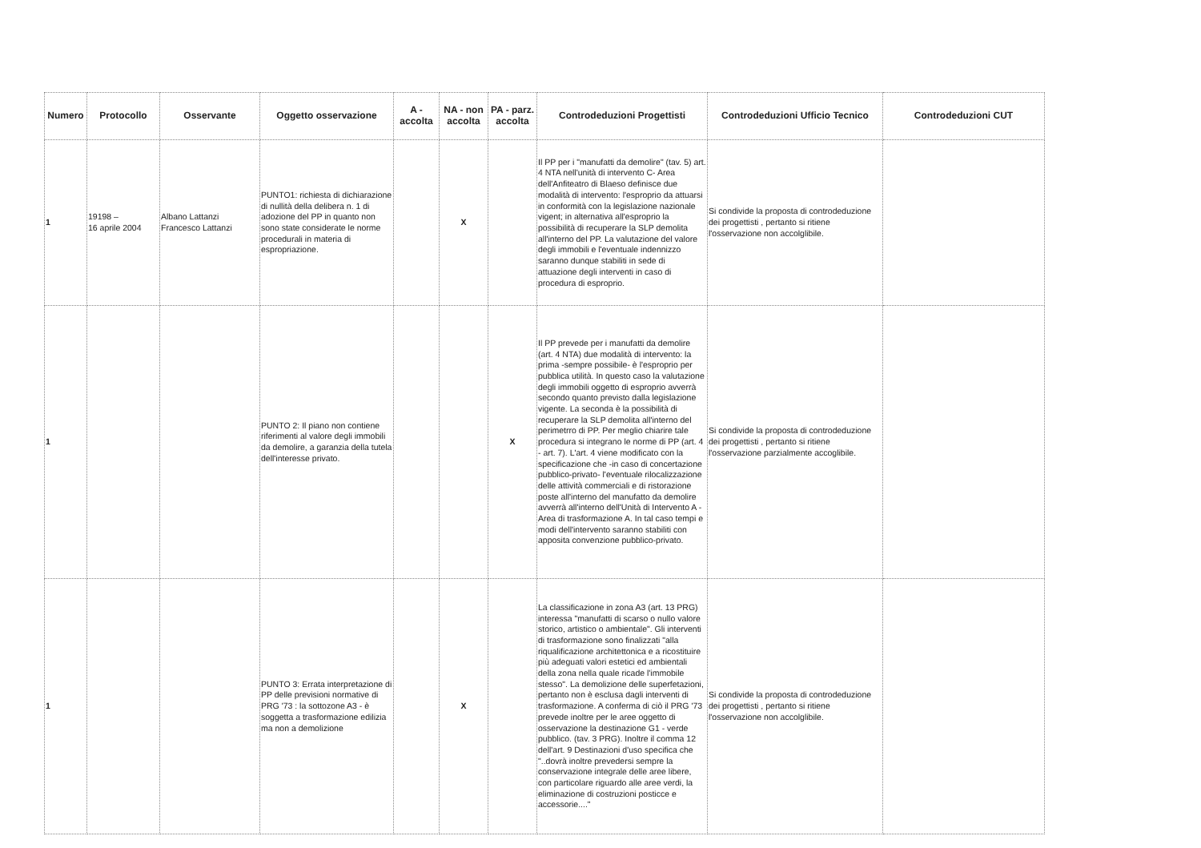| Numero | Protocollo | Osservante | Oggetto osservazione | A - accolta | NA - non accolta | PA - parz. accolta | Controdeduzioni Progettisti | Controdeduzioni Ufficio Tecnico | Controdeduzioni CUT |
| --- | --- | --- | --- | --- | --- | --- | --- | --- | --- |
| 1 | 19198 – 16 aprile 2004 | Albano Lattanzi Francesco Lattanzi | PUNTO1: richiesta di dichiarazione di nullità della delibera n. 1 di adozione del PP in quanto non sono state considerate le norme procedurali in materia di espropriazione. | | X | | Il PP per i "manufatti da demolire" (tav. 5) art. 4 NTA nell'unità di intervento C- Area dell'Anfiteatro di Blaeso definisce due modalità di intervento: l'esproprio da attuarsi in conformità con la legislazione nazionale vigent; in alternativa all'esproprio la possibilità di recuperare la SLP demolita all'interno del PP. La valutazione del valore degli immobili e l'eventuale indennizzo saranno dunque stabiliti in sede di attuazione degli interventi in caso di procedura di esproprio. | Si condivide la proposta di controdeduzione dei progettisti , pertanto si ritiene l'osservazione non accolglibile. | |
| 1 | | | PUNTO 2: Il piano non contiene riferimenti al valore degli immobili da demolire, a garanzia della tutela dell'interesse privato. | | | X | Il PP prevede per i manufatti da demolire (art. 4 NTA) due modalità di intervento: la prima -sempre possibile- è l'esproprio per pubblica utilità. In questo caso la valutazione degli immobili oggetto di esproprio avverrà secondo quanto previsto dalla legislazione vigente. La seconda è la possibilità di recuperare la SLP demolita all'interno del perimetrro di PP. Per meglio chiarire tale procedura si integrano le norme di PP (art. 4 - art. 7). L'art. 4 viene modificato con la specificazione che -in caso di concertazione pubblico-privato- l'eventuale rilocalizzazione delle attività commerciali e di ristorazione poste all'interno del manufatto da demolire avverrà all'interno dell'Unità di Intervento A - Area di trasformazione A. In tal caso tempi e modi dell'intervento saranno stabiliti con apposita convenzione pubblico-privato. | Si condivide la proposta di controdeduzione dei progettisti , pertanto si ritiene l'osservazione parzialmente accoglibile. | |
| 1 | | | PUNTO 3: Errata interpretazione di PP delle previsioni normative di PRG '73 : la sottozone A3 - è soggetta a trasformazione edilizia ma non a demolizione | | X | | La classificazione in zona A3 (art. 13 PRG) interessa "manufatti di scarso o nullo valore storico, artistico o ambientale". Gli interventi di trasformazione sono finalizzati "alla riqualificazione architettonica e a ricostituire più adeguati valori estetici ed ambientali della zona nella quale ricade l'immobile stesso". La demolizione delle superfetazioni, pertanto non è esclusa dagli interventi di trasformazione. A conferma di ciò il PRG '73 prevede inoltre per le aree oggetto di osservazione la destinazione G1 - verde pubblico. (tav. 3 PRG). Inoltre il comma 12 dell'art. 9 Destinazioni d'uso specifica che "..dovrà inoltre prevedersi sempre la conservazione integrale delle aree libere, con particolare riguardo alle aree verdi, la eliminazione di costruzioni posticce e accessorie...." | Si condivide la proposta di controdeduzione dei progettisti , pertanto si ritiene l'osservazione non accolglibile. | |